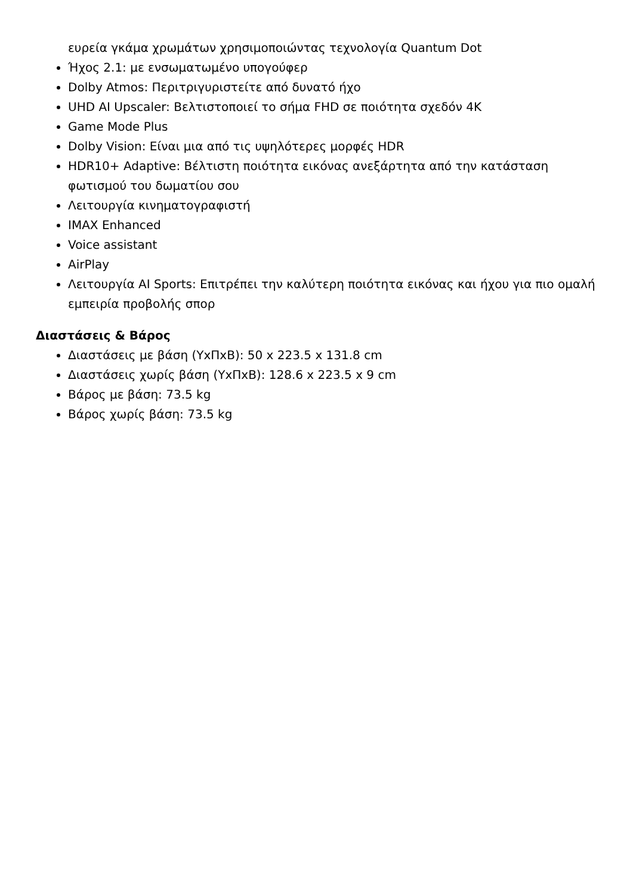ευρεία γκάμα χρωμάτων χρησιμοποιώντας τεχνολογία Quantum Dot
Ήχος 2.1: με ενσωματωμένο υπογούφερ
Dolby Atmos: Περιτριγυριστείτε από δυνατό ήχο
UHD AI Upscaler: Βελτιστοποιεί το σήμα FHD σε ποιότητα σχεδόν 4K
Game Mode Plus
Dolby Vision: Είναι μια από τις υψηλότερες μορφές HDR
HDR10+ Adaptive: Βέλτιστη ποιότητα εικόνας ανεξάρτητα από την κατάσταση φωτισμού του δωματίου σου
Λειτουργία κινηματογραφιστή
IMAX Enhanced
Voice assistant
AirPlay
Λειτουργία AI Sports: Επιτρέπει την καλύτερη ποιότητα εικόνας και ήχου για πιο ομαλή εμπειρία προβολής σπορ
Διαστάσεις & Βάρος
Διαστάσεις με βάση (ΥxΠxΒ): 50 x 223.5 x 131.8 cm
Διαστάσεις χωρίς βάση (ΥxΠxΒ): 128.6 x 223.5 x 9 cm
Βάρος με βάση: 73.5 kg
Βάρος χωρίς βάση: 73.5 kg